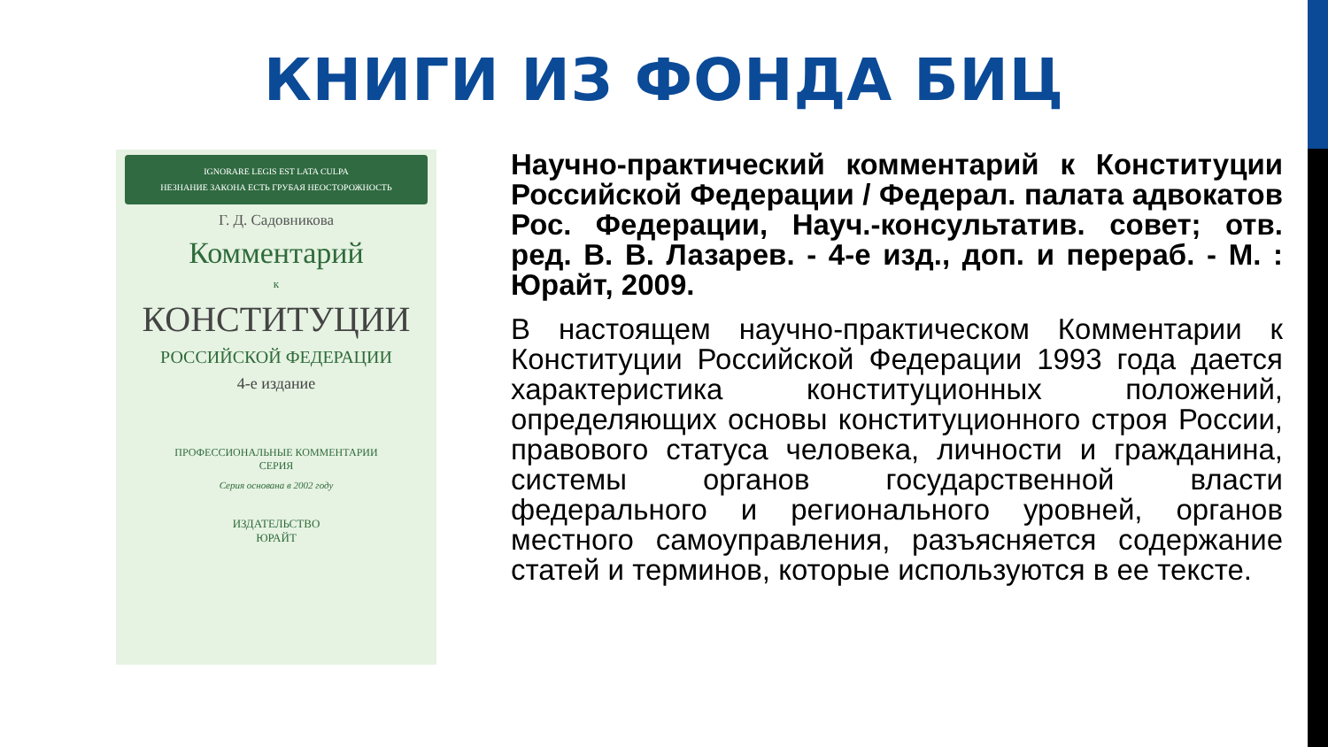КНИГИ ИЗ ФОНДА БИЦ
IGNORARE LEGIS EST LATA CULPA
НЕЗНАНИЕ ЗАКОНА ЕСТЬ ГРУБАЯ НЕОСТОРОЖНОСТЬ
Г. Д. Садовникова
Комментарий
к
КОНСТИТУЦИИ
РОССИЙСКОЙ ФЕДЕРАЦИИ
4-е издание
ПРОФЕССИОНАЛЬНЫЕ КОММЕНТАРИИ
СЕРИЯ
Серия основана в 2002 году
ИЗДАТЕЛЬСТВО
ЮРАЙТ
Научно-практический комментарий к Конституции Российской Федерации / Федерал. палата адвокатов Рос. Федерации, Науч.-консультатив. совет; отв. ред. В. В. Лазарев. - 4-е изд., доп. и перераб. - М. : Юрайт, 2009.
В настоящем научно-практическом Комментарии к Конституции Российской Федерации 1993 года дается характеристика конституционных положений, определяющих основы конституционного строя России, правового статуса человека, личности и гражданина, системы органов государственной власти федерального и регионального уровней, органов местного самоуправления, разъясняется содержание статей и терминов, которые используются в ее тексте.